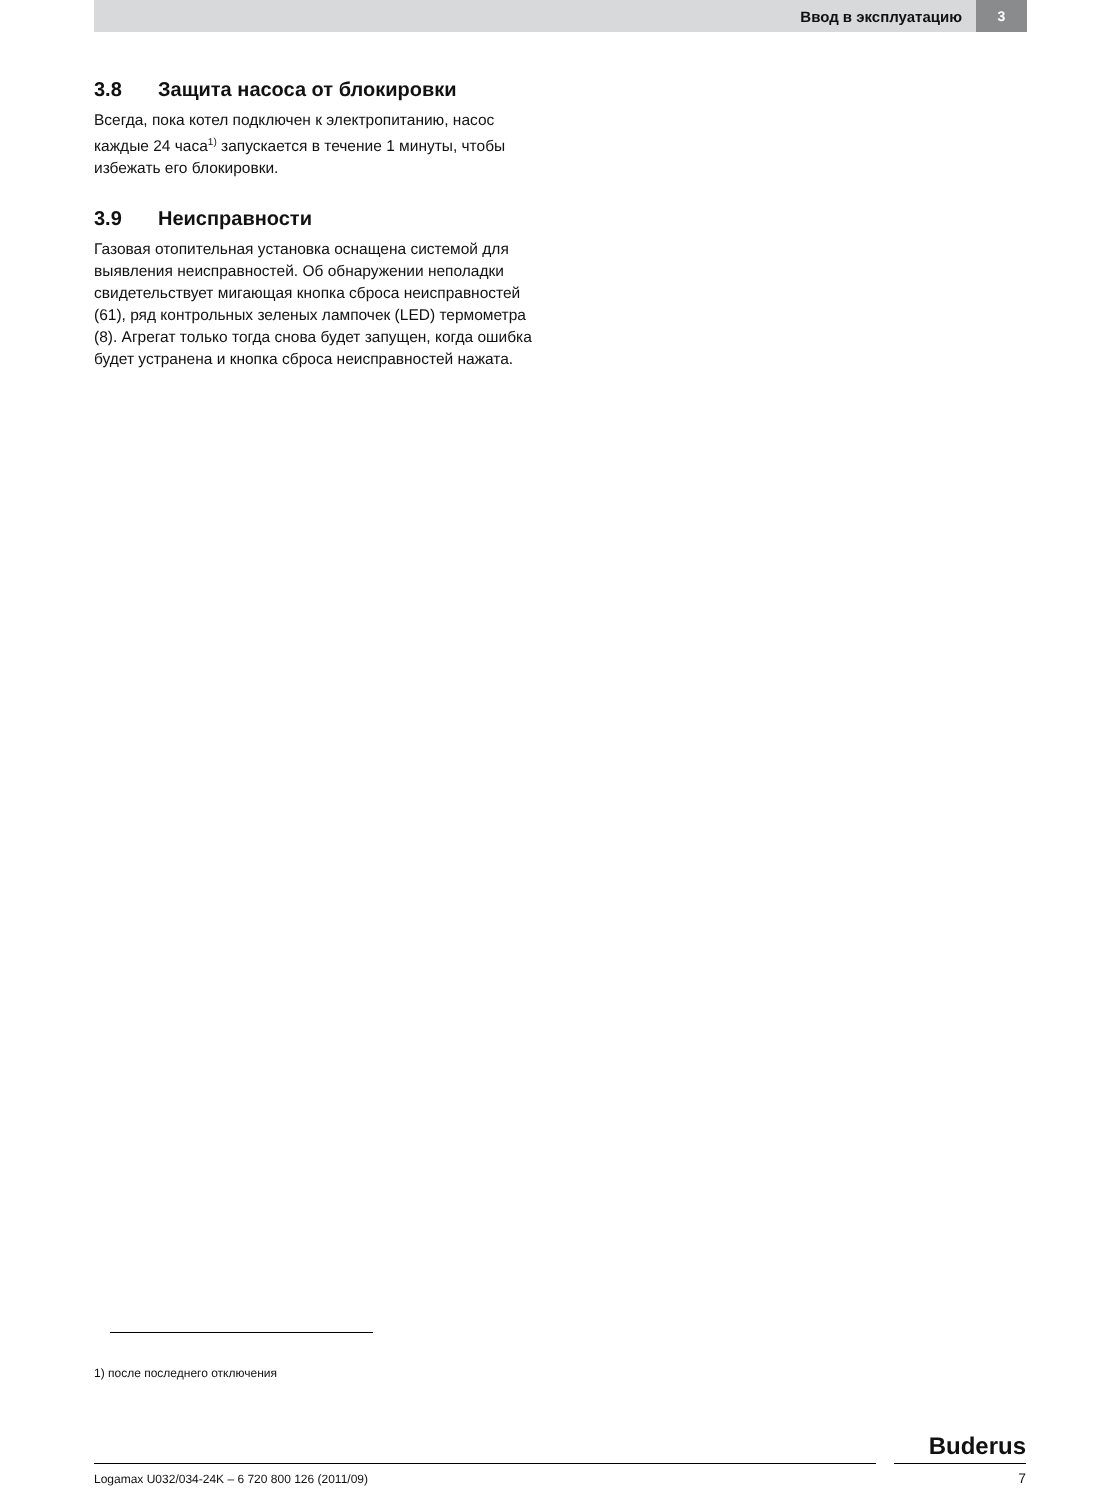Ввод в эксплуатацию 3
3.8 Защита насоса от блокировки
Всегда, пока котел подключен к электропитанию, насос каждые 24 часа<sup>1)</sup> запускается в течение 1 минуты, чтобы избежать его блокировки.
3.9 Неисправности
Газовая отопительная установка оснащена системой для выявления неисправностей. Об обнаружении неполадки свидетельствует мигающая кнопка сброса неисправностей (61), ряд контрольных зеленых лампочек (LED) термометра (8). Агрегат только тогда снова будет запущен, когда ошибка будет устранена и кнопка сброса неисправностей нажата.
1) после последнего отключения
Buderus
Logamax U032/034-24K – 6 720 800 126 (2011/09)
7